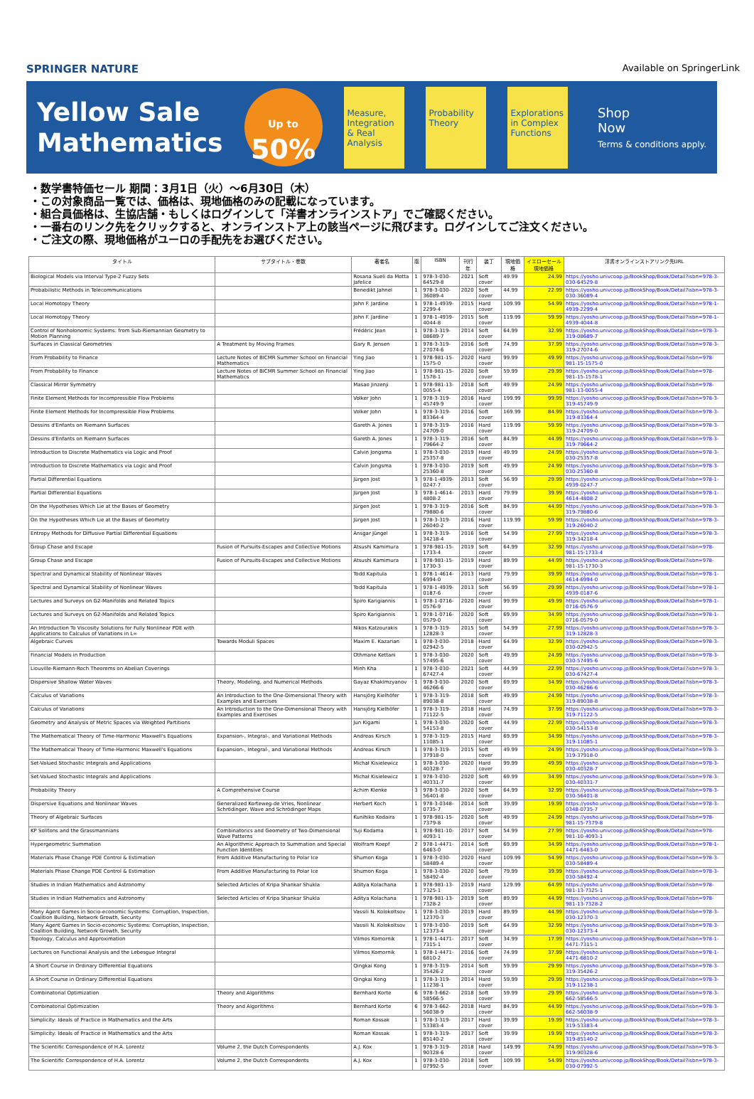SPRINGER NATURE Available on SpringerLink
Yellow Sale
Mathematics
Up to
50%
Measure, Integration & Real Analysis
Probability Theory
Explorations in Complex Functions
Shop
Now
Terms & conditions apply.
・数学書特価セール 期間：3月1日（火）～6月30日（木）
・この対象商品一覧では、価格は、現地価格のみの記載になっています。
・組合員価格は、生協店舗・もしくはログインして「洋書オンラインストア」でご確認ください。
・一番右のリンク先をクリックすると、オンラインストア上の該当ページに飛びます。ログインしてご注文ください。
・ご注文の際、現地価格がユーロの手配先をお選びください。
| タイトル | サブタイトル・巻数 | 著者名 | 版 | ISBN | 刊行年 | 装丁 | 現地価格 | イエローセール現地価格 | 洋書オンラインストアリンク先URL |
| --- | --- | --- | --- | --- | --- | --- | --- | --- | --- |
| Biological Models via Interval Type-2 Fuzzy Sets | | Rosana Sueli da Motta Jafelice | 1 | 978-3-030-64529-8 | 2021 | Soft cover | 49.99 | 24.99 | https://yosho.univcoop.jp/BookShop/Book/Detail?isbn=978-3-030-64529-8 |
| Probabilistic Methods in Telecommunications | | Benedikt Jahnel | 1 | 978-3-030-36089-4 | 2020 | Soft cover | 44.99 | 22.99 | https://yosho.univcoop.jp/BookShop/Book/Detail?isbn=978-3-030-36089-4 |
| Local Homotopy Theory | | John F. Jardine | 1 | 978-1-4939-2299-4 | 2015 | Hard cover | 109.99 | 54.99 | https://yosho.univcoop.jp/BookShop/Book/Detail?isbn=978-1-4939-2299-4 |
| Local Homotopy Theory | | John F. Jardine | 1 | 978-1-4939-4044-8 | 2015 | Soft cover | 119.99 | 59.99 | https://yosho.univcoop.jp/BookShop/Book/Detail?isbn=978-1-4939-4044-8 |
| Control of Nonholonomic Systems: from Sub-Riemannian Geometry to Motion Planning | | Frédéric Jean | 1 | 978-3-319-08689-7 | 2014 | Soft cover | 64.99 | 32.99 | https://yosho.univcoop.jp/BookShop/Book/Detail?isbn=978-3-319-08689-7 |
| Surfaces in Classical Geometries | A Treatment by Moving Frames | Gary R. Jensen | 1 | 978-3-319-27074-6 | 2016 | Soft cover | 74.99 | 37.99 | https://yosho.univcoop.jp/BookShop/Book/Detail?isbn=978-3-319-27074-6 |
| From Probability to Finance | Lecture Notes of BICMR Summer School on Financial Mathematics | Ying Jiao | 1 | 978-981-15-1575-0 | 2020 | Hard cover | 99.99 | 49.99 | https://yosho.univcoop.jp/BookShop/Book/Detail?isbn=978-981-15-1575-0 |
| From Probability to Finance | Lecture Notes of BICMR Summer School on Financial Mathematics | Ying Jiao | 1 | 978-981-15-1578-1 | 2020 | Soft cover | 59.99 | 29.99 | https://yosho.univcoop.jp/BookShop/Book/Detail?isbn=978-981-15-1578-1 |
| Classical Mirror Symmetry | | Masao Jinzenji | 1 | 978-981-13-0055-4 | 2018 | Soft cover | 49.99 | 24.99 | https://yosho.univcoop.jp/BookShop/Book/Detail?isbn=978-981-13-0055-4 |
| Finite Element Methods for Incompressible Flow Problems | | Volker John | 1 | 978-3-319-45749-9 | 2016 | Hard cover | 199.99 | 99.99 | https://yosho.univcoop.jp/BookShop/Book/Detail?isbn=978-3-319-45749-9 |
| Finite Element Methods for Incompressible Flow Problems | | Volker John | 1 | 978-3-319-83364-4 | 2016 | Soft cover | 169.99 | 84.99 | https://yosho.univcoop.jp/BookShop/Book/Detail?isbn=978-3-319-83364-4 |
| Dessins d'Enfants on Riemann Surfaces | | Gareth A. Jones | 1 | 978-3-319-24709-0 | 2016 | Hard cover | 119.99 | 59.99 | https://yosho.univcoop.jp/BookShop/Book/Detail?isbn=978-3-319-24709-0 |
| Dessins d'Enfants on Riemann Surfaces | | Gareth A. Jones | 1 | 978-3-319-79664-2 | 2016 | Soft cover | 84.99 | 44.99 | https://yosho.univcoop.jp/BookShop/Book/Detail?isbn=978-3-319-79664-2 |
| Introduction to Discrete Mathematics via Logic and Proof | | Calvin Jongsma | 1 | 978-3-030-25357-8 | 2019 | Hard cover | 49.99 | 24.99 | https://yosho.univcoop.jp/BookShop/Book/Detail?isbn=978-3-030-25357-8 |
| Introduction to Discrete Mathematics via Logic and Proof | | Calvin Jongsma | 1 | 978-3-030-25360-8 | 2019 | Soft cover | 49.99 | 24.99 | https://yosho.univcoop.jp/BookShop/Book/Detail?isbn=978-3-030-25360-8 |
| Partial Differential Equations | | Jürgen Jost | 3 | 978-1-4939-0247-7 | 2013 | Soft cover | 56.99 | 29.99 | https://yosho.univcoop.jp/BookShop/Book/Detail?isbn=978-1-4939-0247-7 |
| Partial Differential Equations | | Jürgen Jost | 3 | 978-1-4614-4808-2 | 2013 | Hard cover | 79.99 | 39.99 | https://yosho.univcoop.jp/BookShop/Book/Detail?isbn=978-1-4614-4808-2 |
| On the Hypotheses Which Lie at the Bases of Geometry | | Jürgen Jost | 1 | 978-3-319-79880-6 | 2016 | Soft cover | 84.99 | 44.99 | https://yosho.univcoop.jp/BookShop/Book/Detail?isbn=978-3-319-79880-6 |
| On the Hypotheses Which Lie at the Bases of Geometry | | Jürgen Jost | 1 | 978-3-319-26040-2 | 2016 | Hard cover | 119.99 | 59.99 | https://yosho.univcoop.jp/BookShop/Book/Detail?isbn=978-3-319-26040-2 |
| Entropy Methods for Diffusive Partial Differential Equations | | Ansgar Jüngel | 1 | 978-3-319-34218-4 | 2016 | Soft cover | 54.99 | 27.99 | https://yosho.univcoop.jp/BookShop/Book/Detail?isbn=978-3-319-34218-4 |
| Group Chase and Escape | Fusion of Pursuits-Escapes and Collective Motions | Atsushi Kamimura | 1 | 978-981-15-1733-4 | 2019 | Soft cover | 64.99 | 32.99 | https://yosho.univcoop.jp/BookShop/Book/Detail?isbn=978-981-15-1733-4 |
| Group Chase and Escape | Fusion of Pursuits-Escapes and Collective Motions | Atsushi Kamimura | 1 | 978-981-15-1730-3 | 2019 | Hard cover | 89.99 | 44.99 | https://yosho.univcoop.jp/BookShop/Book/Detail?isbn=978-981-15-1730-3 |
| Spectral and Dynamical Stability of Nonlinear Waves | | Todd Kapitula | 1 | 978-1-4614-6994-0 | 2013 | Hard cover | 79.99 | 39.99 | https://yosho.univcoop.jp/BookShop/Book/Detail?isbn=978-1-4614-6994-0 |
| Spectral and Dynamical Stability of Nonlinear Waves | | Todd Kapitula | 1 | 978-1-4939-0187-6 | 2013 | Soft cover | 56.99 | 29.99 | https://yosho.univcoop.jp/BookShop/Book/Detail?isbn=978-1-4939-0187-6 |
| Lectures and Surveys on G2-Manifolds and Related Topics | | Spiro Karigiannis | 1 | 978-1-0716-0576-9 | 2020 | Hard cover | 99.99 | 49.99 | https://yosho.univcoop.jp/BookShop/Book/Detail?isbn=978-1-0716-0576-9 |
| Lectures and Surveys on G2-Manifolds and Related Topics | | Spiro Karigiannis | 1 | 978-1-0716-0579-0 | 2020 | Soft cover | 69.99 | 34.99 | https://yosho.univcoop.jp/BookShop/Book/Detail?isbn=978-1-0716-0579-0 |
| An Introduction To Viscosity Solutions for Fully Nonlinear PDE with Applications to Calculus of Variations in L∞ | | Nikos Katzourakis | 1 | 978-3-319-12828-3 | 2015 | Soft cover | 54.99 | 27.99 | https://yosho.univcoop.jp/BookShop/Book/Detail?isbn=978-3-319-12828-3 |
| Algebraic Curves | Towards Moduli Spaces | Maxim E. Kazarian | 1 | 978-3-030-02942-5 | 2018 | Hard cover | 64.99 | 32.99 | https://yosho.univcoop.jp/BookShop/Book/Detail?isbn=978-3-030-02942-5 |
| Financial Models in Production | | Othmane Kettani | 1 | 978-3-030-57495-6 | 2020 | Soft cover | 49.99 | 24.99 | https://yosho.univcoop.jp/BookShop/Book/Detail?isbn=978-3-030-57495-6 |
| Liouville-Riemann-Roch Theorems on Abelian Coverings | | Minh Kha | 1 | 978-3-030-67427-4 | 2021 | Soft cover | 44.99 | 22.99 | https://yosho.univcoop.jp/BookShop/Book/Detail?isbn=978-3-030-67427-4 |
| Dispersive Shallow Water Waves | Theory, Modeling, and Numerical Methods | Gayaz Khakimzyanov | 1 | 978-3-030-46266-6 | 2020 | Soft cover | 69.99 | 34.99 | https://yosho.univcoop.jp/BookShop/Book/Detail?isbn=978-3-030-46266-6 |
| Calculus of Variations | An Introduction to the One-Dimensional Theory with Examples and Exercises | Hansjörg Kielhöfer | 1 | 978-3-319-89038-8 | 2018 | Soft cover | 49.99 | 24.99 | https://yosho.univcoop.jp/BookShop/Book/Detail?isbn=978-3-319-89038-8 |
| Calculus of Variations | An Introduction to the One-Dimensional Theory with Examples and Exercises | Hansjörg Kielhöfer | 1 | 978-3-319-71122-5 | 2018 | Hard cover | 74.99 | 37.99 | https://yosho.univcoop.jp/BookShop/Book/Detail?isbn=978-3-319-71122-5 |
| Geometry and Analysis of Metric Spaces via Weighted Partitions | | Jun Kigami | 1 | 978-3-030-54153-8 | 2020 | Soft cover | 44.99 | 22.99 | https://yosho.univcoop.jp/BookShop/Book/Detail?isbn=978-3-030-54153-8 |
| The Mathematical Theory of Time-Harmonic Maxwell's Equations | Expansion-, Integral-, and Variational Methods | Andreas Kirsch | 1 | 978-3-319-11085-1 | 2015 | Hard cover | 69.99 | 34.99 | https://yosho.univcoop.jp/BookShop/Book/Detail?isbn=978-3-319-11085-1 |
| The Mathematical Theory of Time-Harmonic Maxwell's Equations | Expansion-, Integral-, and Variational Methods | Andreas Kirsch | 1 | 978-3-319-37918-0 | 2015 | Soft cover | 49.99 | 24.99 | https://yosho.univcoop.jp/BookShop/Book/Detail?isbn=978-3-319-37918-0 |
| Set-Valued Stochastic Integrals and Applications | | Michał Kisielewicz | 1 | 978-3-030-40328-7 | 2020 | Hard cover | 99.99 | 49.99 | https://yosho.univcoop.jp/BookShop/Book/Detail?isbn=978-3-030-40328-7 |
| Set-Valued Stochastic Integrals and Applications | | Michał Kisielewicz | 1 | 978-3-030-40331-7 | 2020 | Soft cover | 69.99 | 34.99 | https://yosho.univcoop.jp/BookShop/Book/Detail?isbn=978-3-030-40331-7 |
| Probability Theory | A Comprehensive Course | Achim Klenke | 3 | 978-3-030-56401-8 | 2020 | Soft cover | 64.99 | 32.99 | https://yosho.univcoop.jp/BookShop/Book/Detail?isbn=978-3-030-56401-8 |
| Dispersive Equations and Nonlinear Waves | Generalized Korteweg-de Vries, Nonlinear Schrödinger, Wave and Schrödinger Maps | Herbert Koch | 1 | 978-3-0348-0735-7 | 2014 | Soft cover | 39.99 | 19.99 | https://yosho.univcoop.jp/BookShop/Book/Detail?isbn=978-3-0348-0735-7 |
| Theory of Algebraic Surfaces | | Kunihiko Kodaira | 1 | 978-981-15-7379-8 | 2020 | Soft cover | 49.99 | 24.99 | https://yosho.univcoop.jp/BookShop/Book/Detail?isbn=978-981-15-7379-8 |
| KP Solitons and the Grassmannians | Combinatorics and Geometry of Two-Dimensional Wave Patterns | Yuji Kodama | 1 | 978-981-10-4093-1 | 2017 | Soft cover | 54.99 | 27.99 | https://yosho.univcoop.jp/BookShop/Book/Detail?isbn=978-981-10-4093-1 |
| Hypergeometric Summation | An Algorithmic Approach to Summation and Special Function Identities | Wolfram Koepf | 2 | 978-1-4471-6463-0 | 2014 | Soft cover | 69.99 | 34.99 | https://yosho.univcoop.jp/BookShop/Book/Detail?isbn=978-1-4471-6463-0 |
| Materials Phase Change PDE Control & Estimation | From Additive Manufacturing to Polar Ice | Shumon Koga | 1 | 978-3-030-58489-4 | 2020 | Hard cover | 109.99 | 54.99 | https://yosho.univcoop.jp/BookShop/Book/Detail?isbn=978-3-030-58489-4 |
| Materials Phase Change PDE Control & Estimation | From Additive Manufacturing to Polar Ice | Shumon Koga | 1 | 978-3-030-58492-4 | 2020 | Soft cover | 79.99 | 39.99 | https://yosho.univcoop.jp/BookShop/Book/Detail?isbn=978-3-030-58492-4 |
| Studies in Indian Mathematics and Astronomy | Selected Articles of Kripa Shankar Shukla | Aditya Kolachana | 1 | 978-981-13-7325-1 | 2019 | Hard cover | 129.99 | 64.99 | https://yosho.univcoop.jp/BookShop/Book/Detail?isbn=978-981-13-7325-1 |
| Studies in Indian Mathematics and Astronomy | Selected Articles of Kripa Shankar Shukla | Aditya Kolachana | 1 | 978-981-13-7328-2 | 2019 | Soft cover | 89.99 | 44.99 | https://yosho.univcoop.jp/BookShop/Book/Detail?isbn=978-981-13-7328-2 |
| Many Agent Games in Socio-economic Systems: Corruption, Inspection, Coalition Building, Network Growth, Security | | Vassili N. Kolokoltsov | 1 | 978-3-030-12370-3 | 2019 | Hard cover | 89.99 | 44.99 | https://yosho.univcoop.jp/BookShop/Book/Detail?isbn=978-3-030-12370-3 |
| Many Agent Games in Socio-economic Systems: Corruption, Inspection, Coalition Building, Network Growth, Security | | Vassili N. Kolokoltsov | 1 | 978-3-030-12373-4 | 2019 | Soft cover | 64.99 | 32.99 | https://yosho.univcoop.jp/BookShop/Book/Detail?isbn=978-3-030-12373-4 |
| Topology, Calculus and Approximation | | Vilmos Komornik | 1 | 978-1-4471-7315-1 | 2017 | Soft cover | 34.99 | 17.99 | https://yosho.univcoop.jp/BookShop/Book/Detail?isbn=978-1-4471-7315-1 |
| Lectures on Functional Analysis and the Lebesgue Integral | | Vilmos Komornik | 1 | 978-1-4471-6810-2 | 2016 | Soft cover | 74.99 | 37.99 | https://yosho.univcoop.jp/BookShop/Book/Detail?isbn=978-1-4471-6810-2 |
| A Short Course in Ordinary Differential Equations | | Qingkai Kong | 1 | 978-3-319-35426-2 | 2014 | Soft cover | 59.99 | 29.99 | https://yosho.univcoop.jp/BookShop/Book/Detail?isbn=978-3-319-35426-2 |
| A Short Course in Ordinary Differential Equations | | Qingkai Kong | 1 | 978-3-319-11238-1 | 2014 | Hard cover | 59.99 | 29.99 | https://yosho.univcoop.jp/BookShop/Book/Detail?isbn=978-3-319-11238-1 |
| Combinatorial Optimization | Theory and Algorithms | Bernhard Korte | 6 | 978-3-662-58566-5 | 2018 | Soft cover | 59.99 | 29.99 | https://yosho.univcoop.jp/BookShop/Book/Detail?isbn=978-3-662-58566-5 |
| Combinatorial Optimization | Theory and Algorithms | Bernhard Korte | 6 | 978-3-662-56038-9 | 2018 | Hard cover | 84.99 | 44.99 | https://yosho.univcoop.jp/BookShop/Book/Detail?isbn=978-3-662-56038-9 |
| Simplicity: Ideals of Practice in Mathematics and the Arts | | Roman Kossak | 1 | 978-3-319-53383-4 | 2017 | Hard cover | 39.99 | 19.99 | https://yosho.univcoop.jp/BookShop/Book/Detail?isbn=978-3-319-53383-4 |
| Simplicity: Ideals of Practice in Mathematics and the Arts | | Roman Kossak | 1 | 978-3-319-85140-2 | 2017 | Soft cover | 39.99 | 19.99 | https://yosho.univcoop.jp/BookShop/Book/Detail?isbn=978-3-319-85140-2 |
| The Scientific Correspondence of H.A. Lorentz | Volume 2, the Dutch Correspondents | A.J. Kox | 1 | 978-3-319-90328-6 | 2018 | Hard cover | 149.99 | 74.99 | https://yosho.univcoop.jp/BookShop/Book/Detail?isbn=978-3-319-90328-6 |
| The Scientific Correspondence of H.A. Lorentz | Volume 2, the Dutch Correspondents | A.J. Kox | 1 | 978-3-030-07992-5 | 2018 | Soft cover | 109.99 | 54.99 | https://yosho.univcoop.jp/BookShop/Book/Detail?isbn=978-3-030-07992-5 |